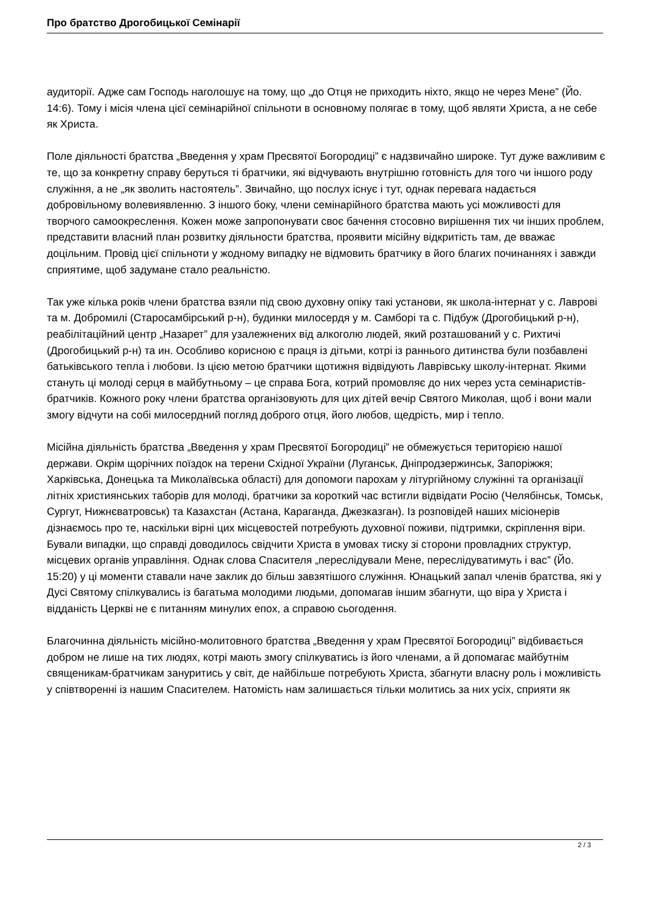Про братство Дрогобицької Семінарії
аудиторії. Адже сам Господь наголошує на тому, що „до Отця не приходить ніхто, якщо не через Мене” (Йо. 14:6). Тому і місія члена цієї семінарійної спільноти в основному полягає в тому, щоб являти Христа, а не себе як Христа.
Поле діяльності братства „Введення у храм Пресвятої Богородиці” є надзвичайно широке. Тут дуже важливим є те, що за конкретну справу беруться ті братчики, які відчувають внутрішню готовність для того чи іншого роду служіння, а не „як зволить настоятель”. Звичайно, що послух існує і тут, однак перевага надається добровільному волевиявленню. З іншого боку, члени семінарійного братства мають усі можливості для творчого самоокреслення. Кожен може запропонувати своє бачення стосовно вирішення тих чи інших проблем, представити власний план розвитку діяльности братства, проявити місійну відкритість там, де вважає доцільним. Провід цієї спільноти у жодному випадку не відмовить братчику в його благих починаннях і завжди сприятиме, щоб задумане стало реальністю.
Так уже кілька років члени братства взяли під свою духовну опіку такі установи, як школа-інтернат у с. Лаврові та м. Добромилі (Старосамбірський р-н), будинки милосердя у м. Самборі та с. Підбуж (Дрогобицький р-н), реабілітаційний центр „Назарет” для узалежнених від алкоголю людей, який розташований у с. Рихтичі (Дрогобицький р-н) та ин. Особливо корисною є праця із дітьми, котрі із раннього дитинства були позбавлені батьківського тепла і любови. Із цією метою братчики щотижня відвідують Лаврівську школу-інтернат. Якими стануть ці молоді серця в майбутньому – це справа Бога, котрий промовляє до них через уста семінаристів-братчиків. Кожного року члени братства організовують для цих дітей вечір Святого Миколая, щоб і вони мали змогу відчути на собі милосердний погляд доброго отця, його любов, щедрість, мир і тепло.
Місійна діяльність братства „Введення у храм Пресвятої Богородиці” не обмежується територією нашої держави. Окрім щорічних поїздок на терени Східної України (Луганськ, Дніпродзержинськ, Запоріжжя; Харківська, Донецька та Миколаївська області) для допомоги парохам у літургійному служінні та організації літніх християнських таборів для молоді, братчики за короткий час встигли відвідати Росію (Челябінськ, Томськ, Сургут, Нижнєватровськ) та Казахстан (Астана, Караганда, Джезказган). Із розповідей наших місіонерів дізнаємось про те, наскільки вірні цих місцевостей потребують духовної поживи, підтримки, скріплення віри. Бували випадки, що справді доводилось свідчити Христа в умовах тиску зі сторони провладних структур, місцевих органів управління. Однак слова Спасителя „переслідували Мене, переслідуватимуть і вас” (Йо. 15:20) у ці моменти ставали наче заклик до більш завзятішого служіння. Юнацький запал членів братства, які у Дусі Святому спілкувались із багатьма молодими людьми, допомагав іншим збагнути, що віра у Христа і відданість Церкві не є питанням минулих епох, а справою сьогодення.
Благочинна діяльність місійно-молитовного братства „Введення у храм Пресвятої Богородиці” відбивається добром не лише на тих людях, котрі мають змогу спілкуватись із його членами, а й допомагає майбутнім священикам-братчикам зануритись у світ, де найбільше потребують Христа, збагнути власну роль і можливість у співтворенні із нашим Спасителем. Натомість нам залишається тільки молитись за них усіх, сприяти як
2 / 3